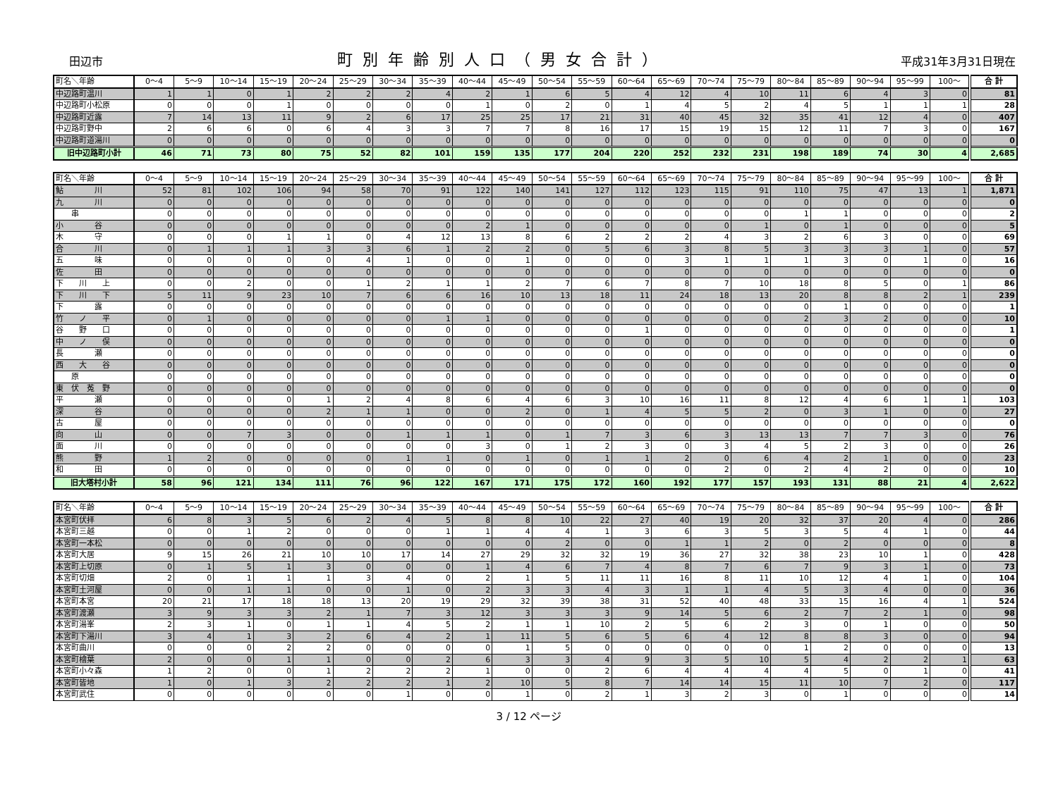田辺市 町別年齢別人口（男女合計） 平成31年3月31日現在
| 町名＼年齢 | 0～4 | 5～9 | 10～14 | 15～19 | 20～24 | 25～29 | 30～34 | 35～39 | 40～44 | 45～49 | 50～54 | 55～59 | 60～64 | 65～69 | 70～74 | 75～79 | 80～84 | 85～89 | 90～94 | 95～99 | 100～ | 合 計 |
| --- | --- | --- | --- | --- | --- | --- | --- | --- | --- | --- | --- | --- | --- | --- | --- | --- | --- | --- | --- | --- | --- | --- |
| 中辺路町温川 | 1 | 1 | 0 | 1 | 2 | 2 | 2 | 4 | 2 | 1 | 6 | 5 | 4 | 12 | 4 | 10 | 11 | 6 | 4 | 3 | 0 | 81 |
| 中辺路町小松原 | 0 | 0 | 0 | 1 | 0 | 0 | 0 | 0 | 1 | 0 | 2 | 0 | 1 | 4 | 5 | 2 | 4 | 5 | 1 | 1 | 1 | 28 |
| 中辺路町近露 | 7 | 14 | 13 | 11 | 9 | 2 | 6 | 17 | 25 | 25 | 17 | 21 | 31 | 40 | 45 | 32 | 35 | 41 | 12 | 4 | 0 | 407 |
| 中辺路町野中 | 2 | 6 | 6 | 0 | 6 | 4 | 3 | 3 | 7 | 7 | 8 | 16 | 17 | 15 | 19 | 15 | 12 | 11 | 7 | 3 | 0 | 167 |
| 中辺路町道湯川 | 0 | 0 | 0 | 0 | 0 | 0 | 0 | 0 | 0 | 0 | 0 | 0 | 0 | 0 | 0 | 0 | 0 | 0 | 0 | 0 | 0 | 0 |
| 旧中辺路町小計 | 46 | 71 | 73 | 80 | 75 | 52 | 82 | 101 | 159 | 135 | 177 | 204 | 220 | 252 | 232 | 231 | 198 | 189 | 74 | 30 | 4 | 2,685 |
| 町名＼年齢 | 0～4 | 5～9 | 10～14 | 15～19 | 20～24 | 25～29 | 30～34 | 35～39 | 40～44 | 45～49 | 50～54 | 55～59 | 60～64 | 65～69 | 70～74 | 75～79 | 80～84 | 85～89 | 90～94 | 95～99 | 100～ | 合 計 |
| --- | --- | --- | --- | --- | --- | --- | --- | --- | --- | --- | --- | --- | --- | --- | --- | --- | --- | --- | --- | --- | --- | --- |
| 鮎 川 | 52 | 81 | 102 | 106 | 94 | 58 | 70 | 91 | 122 | 140 | 141 | 127 | 112 | 123 | 115 | 91 | 110 | 75 | 47 | 13 | 1 | 1,871 |
| 九 川 | 0 | 0 | 0 | 0 | 0 | 0 | 0 | 0 | 0 | 0 | 0 | 0 | 0 | 0 | 0 | 0 | 0 | 0 | 0 | 0 | 0 | 0 |
| 串 | 0 | 0 | 0 | 0 | 0 | 0 | 0 | 0 | 0 | 0 | 0 | 0 | 0 | 0 | 0 | 0 | 1 | 1 | 0 | 0 | 0 | 2 |
| 小 谷 | 0 | 0 | 0 | 0 | 0 | 0 | 0 | 0 | 2 | 1 | 0 | 0 | 0 | 0 | 0 | 1 | 0 | 1 | 0 | 0 | 0 | 5 |
| 木 守 | 0 | 0 | 0 | 1 | 1 | 0 | 4 | 12 | 13 | 8 | 6 | 2 | 2 | 2 | 4 | 3 | 2 | 6 | 3 | 0 | 0 | 69 |
| 合 川 | 0 | 1 | 1 | 1 | 3 | 3 | 6 | 1 | 2 | 2 | 0 | 5 | 6 | 3 | 8 | 5 | 3 | 3 | 3 | 1 | 0 | 57 |
| 五 味 | 0 | 0 | 0 | 0 | 0 | 4 | 1 | 0 | 0 | 1 | 0 | 0 | 0 | 3 | 1 | 1 | 1 | 3 | 0 | 1 | 0 | 16 |
| 佐 田 | 0 | 0 | 0 | 0 | 0 | 0 | 0 | 0 | 0 | 0 | 0 | 0 | 0 | 0 | 0 | 0 | 0 | 0 | 0 | 0 | 0 | 0 |
| 下 川 上 | 0 | 0 | 2 | 0 | 0 | 1 | 2 | 1 | 1 | 2 | 7 | 6 | 7 | 8 | 7 | 10 | 18 | 8 | 5 | 0 | 1 | 86 |
| 下 川 下 | 5 | 11 | 9 | 23 | 10 | 7 | 6 | 6 | 16 | 10 | 13 | 18 | 11 | 24 | 18 | 13 | 20 | 8 | 8 | 2 | 1 | 239 |
| 下 露 | 0 | 0 | 0 | 0 | 0 | 0 | 0 | 0 | 0 | 0 | 0 | 0 | 0 | 0 | 0 | 0 | 0 | 1 | 0 | 0 | 0 | 1 |
| 竹 ノ 平 | 0 | 1 | 0 | 0 | 0 | 0 | 0 | 1 | 1 | 0 | 0 | 0 | 0 | 0 | 0 | 0 | 2 | 3 | 2 | 0 | 0 | 10 |
| 谷 野 口 | 0 | 0 | 0 | 0 | 0 | 0 | 0 | 0 | 0 | 0 | 0 | 0 | 1 | 0 | 0 | 0 | 0 | 0 | 0 | 0 | 0 | 1 |
| 中 ノ 俣 | 0 | 0 | 0 | 0 | 0 | 0 | 0 | 0 | 0 | 0 | 0 | 0 | 0 | 0 | 0 | 0 | 0 | 0 | 0 | 0 | 0 | 0 |
| 長 瀬 | 0 | 0 | 0 | 0 | 0 | 0 | 0 | 0 | 0 | 0 | 0 | 0 | 0 | 0 | 0 | 0 | 0 | 0 | 0 | 0 | 0 | 0 |
| 西 大 谷 | 0 | 0 | 0 | 0 | 0 | 0 | 0 | 0 | 0 | 0 | 0 | 0 | 0 | 0 | 0 | 0 | 0 | 0 | 0 | 0 | 0 | 0 |
| 原 | 0 | 0 | 0 | 0 | 0 | 0 | 0 | 0 | 0 | 0 | 0 | 0 | 0 | 0 | 0 | 0 | 0 | 0 | 0 | 0 | 0 | 0 |
| 東 伏 菟 野 | 0 | 0 | 0 | 0 | 0 | 0 | 0 | 0 | 0 | 0 | 0 | 0 | 0 | 0 | 0 | 0 | 0 | 0 | 0 | 0 | 0 | 0 |
| 平 瀬 | 0 | 0 | 0 | 0 | 1 | 2 | 4 | 8 | 6 | 4 | 6 | 3 | 10 | 16 | 11 | 8 | 12 | 4 | 6 | 1 | 1 | 103 |
| 深 谷 | 0 | 0 | 0 | 0 | 2 | 1 | 1 | 0 | 0 | 2 | 0 | 1 | 4 | 5 | 5 | 2 | 0 | 3 | 1 | 0 | 0 | 27 |
| 古 屋 | 0 | 0 | 0 | 0 | 0 | 0 | 0 | 0 | 0 | 0 | 0 | 0 | 0 | 0 | 0 | 0 | 0 | 0 | 0 | 0 | 0 | 0 |
| 向 山 | 0 | 0 | 7 | 3 | 0 | 0 | 1 | 1 | 1 | 0 | 1 | 7 | 3 | 6 | 3 | 13 | 13 | 7 | 7 | 3 | 0 | 76 |
| 面 川 | 0 | 0 | 0 | 0 | 0 | 0 | 0 | 0 | 3 | 0 | 1 | 2 | 3 | 0 | 3 | 4 | 5 | 2 | 3 | 0 | 0 | 26 |
| 熊 野 | 1 | 2 | 0 | 0 | 0 | 0 | 1 | 1 | 0 | 1 | 0 | 1 | 1 | 2 | 0 | 6 | 4 | 2 | 1 | 0 | 0 | 23 |
| 和 田 | 0 | 0 | 0 | 0 | 0 | 0 | 0 | 0 | 0 | 0 | 0 | 0 | 0 | 0 | 2 | 0 | 2 | 4 | 2 | 0 | 0 | 10 |
| 旧大塔村小計 | 58 | 96 | 121 | 134 | 111 | 76 | 96 | 122 | 167 | 171 | 175 | 172 | 160 | 192 | 177 | 157 | 193 | 131 | 88 | 21 | 4 | 2,622 |
| 町名＼年齢 | 0～4 | 5～9 | 10～14 | 15～19 | 20～24 | 25～29 | 30～34 | 35～39 | 40～44 | 45～49 | 50～54 | 55～59 | 60～64 | 65～69 | 70～74 | 75～79 | 80～84 | 85～89 | 90～94 | 95～99 | 100～ | 合 計 |
| --- | --- | --- | --- | --- | --- | --- | --- | --- | --- | --- | --- | --- | --- | --- | --- | --- | --- | --- | --- | --- | --- | --- |
| 本宮町伏拝 | 6 | 8 | 3 | 5 | 6 | 2 | 4 | 5 | 8 | 8 | 10 | 22 | 27 | 40 | 19 | 20 | 32 | 37 | 20 | 4 | 0 | 286 |
| 本宮町三越 | 0 | 0 | 1 | 2 | 0 | 0 | 0 | 1 | 1 | 4 | 4 | 1 | 3 | 6 | 3 | 5 | 3 | 5 | 4 | 1 | 0 | 44 |
| 本宮町一本松 | 0 | 0 | 0 | 0 | 0 | 0 | 0 | 0 | 0 | 0 | 2 | 0 | 0 | 1 | 1 | 2 | 0 | 2 | 0 | 0 | 0 | 8 |
| 本宮町大居 | 9 | 15 | 26 | 21 | 10 | 10 | 17 | 14 | 27 | 29 | 32 | 32 | 19 | 36 | 27 | 32 | 38 | 23 | 10 | 1 | 0 | 428 |
| 本宮町上切原 | 0 | 1 | 5 | 1 | 3 | 0 | 0 | 0 | 1 | 4 | 6 | 7 | 4 | 8 | 7 | 6 | 7 | 9 | 3 | 1 | 0 | 73 |
| 本宮町切畑 | 2 | 0 | 1 | 1 | 1 | 3 | 4 | 0 | 2 | 1 | 5 | 11 | 11 | 16 | 8 | 11 | 10 | 12 | 4 | 1 | 0 | 104 |
| 本宮町土河屋 | 0 | 0 | 1 | 1 | 0 | 0 | 1 | 0 | 2 | 3 | 3 | 4 | 3 | 1 | 1 | 4 | 5 | 3 | 4 | 0 | 0 | 36 |
| 本宮町本宮 | 20 | 21 | 17 | 18 | 18 | 13 | 20 | 19 | 29 | 32 | 39 | 38 | 31 | 52 | 40 | 48 | 33 | 15 | 16 | 4 | 1 | 524 |
| 本宮町渡瀬 | 3 | 9 | 3 | 3 | 2 | 1 | 7 | 3 | 12 | 3 | 3 | 3 | 9 | 14 | 5 | 6 | 2 | 7 | 2 | 1 | 0 | 98 |
| 本宮町湯峯 | 2 | 3 | 1 | 0 | 1 | 1 | 4 | 5 | 2 | 1 | 1 | 10 | 2 | 5 | 6 | 2 | 3 | 0 | 1 | 0 | 0 | 50 |
| 本宮町下湯川 | 3 | 4 | 1 | 3 | 2 | 6 | 4 | 2 | 1 | 11 | 5 | 6 | 5 | 6 | 4 | 12 | 8 | 8 | 3 | 0 | 0 | 94 |
| 本宮町曲川 | 0 | 0 | 0 | 2 | 2 | 0 | 0 | 0 | 0 | 1 | 5 | 0 | 0 | 0 | 0 | 0 | 1 | 2 | 0 | 0 | 0 | 13 |
| 本宮町檜葉 | 2 | 0 | 0 | 1 | 1 | 0 | 0 | 2 | 6 | 3 | 3 | 4 | 9 | 3 | 5 | 10 | 5 | 4 | 2 | 2 | 1 | 63 |
| 本宮町小々森 | 1 | 2 | 0 | 0 | 1 | 2 | 2 | 2 | 1 | 0 | 0 | 2 | 6 | 4 | 4 | 4 | 4 | 5 | 0 | 1 | 0 | 41 |
| 本宮町皆地 | 1 | 0 | 1 | 3 | 2 | 2 | 2 | 1 | 2 | 10 | 5 | 8 | 7 | 14 | 14 | 15 | 11 | 10 | 7 | 2 | 0 | 117 |
| 本宮町武住 | 0 | 0 | 0 | 0 | 0 | 0 | 1 | 0 | 0 | 1 | 0 | 2 | 1 | 3 | 2 | 3 | 0 | 1 | 0 | 0 | 0 | 14 |
3 / 12 ページ